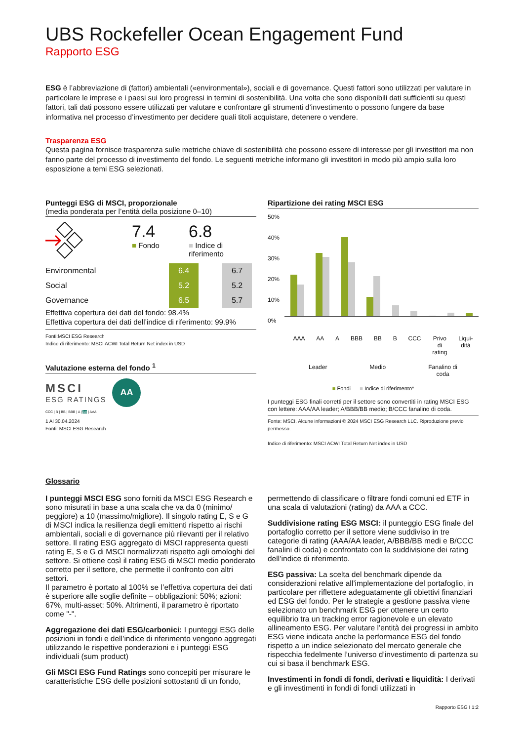UBS Rockefeller Ocean Engagement Fund
Rapporto ESG
ESG è l’abbreviazione di (fattori) ambientali («environmental»), sociali e di governance. Questi fattori sono utilizzati per valutare in particolare le imprese e i paesi sui loro progressi in termini di sostenibilità. Una volta che sono disponibili dati sufficienti su questi fattori, tali dati possono essere utilizzati per valutare e confrontare gli strumenti d’investimento o possono fungere da base informativa nel processo d’investimento per decidere quali titoli acquistare, detenere o vendere.
Trasparenza ESG
Questa pagina fornisce trasparenza sulle metriche chiave di sostenibilità che possono essere di interesse per gli investitori ma non fanno parte del processo di investimento del fondo. Le seguenti metriche informano gli investitori in modo più ampio sulla loro esposizione a temi ESG selezionati.
Punteggi ESG di MSCI, proporzionale
(media ponderata per l’entità della posizione 0–10)
7.4
■ Fondo
6.8
■ Indice di
riferimento
| Environmental | | 6.4 | | 6.7 |
| Social | | 5.2 | | 5.2 |
| Governance | | 6.5 | | 5.7 |
Effettiva copertura dei dati del fondo: 98.4%
Effettiva copertura dei dati dell’indice di riferimento: 99.9%
Fonti:MSCI ESG Research
Indice di riferimento: MSCI ACWI Total Return Net index in USD
Valutazione esterna del fondo <sup>1</sup>
MSCI
ESG RATINGS
AA
CCC | B | BB | BBB | A | AA | AAA
1 Al 30.04.2024
Fonti: MSCI ESG Research
Ripartizione dei rating MSCI ESG
50%
40%
30%
20%
10%
0%
AAA AA A BBB BB B CCC Privo
di
rating Liqui-
dità
Leader Medio Fanalino di
coda
■ Fondi ■ Indice di riferimento*
I punteggi ESG finali corretti per il settore sono convertiti in rating MSCI ESG con lettere: AAA/AA leader; A/BBB/BB medio; B/CCC fanalino di coda.
Fonte: MSCI. Alcune informazioni © 2024 MSCI ESG Research LLC. Riproduzione previo permesso.
Indice di riferimento: MSCI ACWI Total Return Net index in USD
Glossario
I punteggi MSCI ESG sono forniti da MSCI ESG Research e sono misurati in base a una scala che va da 0 (minimo/ peggiore) a 10 (massimo/migliore). Il singolo rating E, S e G di MSCI indica la resilienza degli emittenti rispetto ai rischi ambientali, sociali e di governance più rilevanti per il relativo settore. Il rating ESG aggregato di MSCI rappresenta questi rating E, S e G di MSCI normalizzati rispetto agli omologhi del settore. Si ottiene così il rating ESG di MSCI medio ponderato corretto per il settore, che permette il confronto con altri settori.
Il parametro è portato al 100% se l’effettiva copertura dei dati è superiore alle soglie definite – obbligazioni: 50%; azioni: 67%, multi-asset: 50%. Altrimenti, il parametro è riportato come "-".
Aggregazione dei dati ESG/carbonici: I punteggi ESG delle posizioni in fondi e dell’indice di riferimento vengono aggregati utilizzando le rispettive ponderazioni e i punteggi ESG individuali (sum product)
Gli MSCI ESG Fund Ratings sono concepiti per misurare le caratteristiche ESG delle posizioni sottostanti di un fondo,
permettendo di classificare o filtrare fondi comuni ed ETF in una scala di valutazioni (rating) da AAA a CCC.
Suddivisione rating ESG MSCI: il punteggio ESG finale del portafoglio corretto per il settore viene suddiviso in tre categorie di rating (AAA/AA leader, A/BBB/BB medi e B/CCC fanalini di coda) e confrontato con la suddivisione dei rating dell’indice di riferimento.
ESG passiva: La scelta del benchmark dipende da considerazioni relative all’implementazione del portafoglio, in particolare per riflettere adeguatamente gli obiettivi finanziari ed ESG del fondo. Per le strategie a gestione passiva viene selezionato un benchmark ESG per ottenere un certo equilibrio tra un tracking error ragionevole e un elevato allineamento ESG. Per valutare l’entità dei progressi in ambito ESG viene indicata anche la performance ESG del fondo rispetto a un indice selezionato del mercato generale che rispecchia fedelmente l’universo d’investimento di partenza su cui si basa il benchmark ESG.
Investimenti in fondi di fondi, derivati e liquidità: I derivati e gli investimenti in fondi di fondi utilizzati in
Rapporto ESG I 1:2